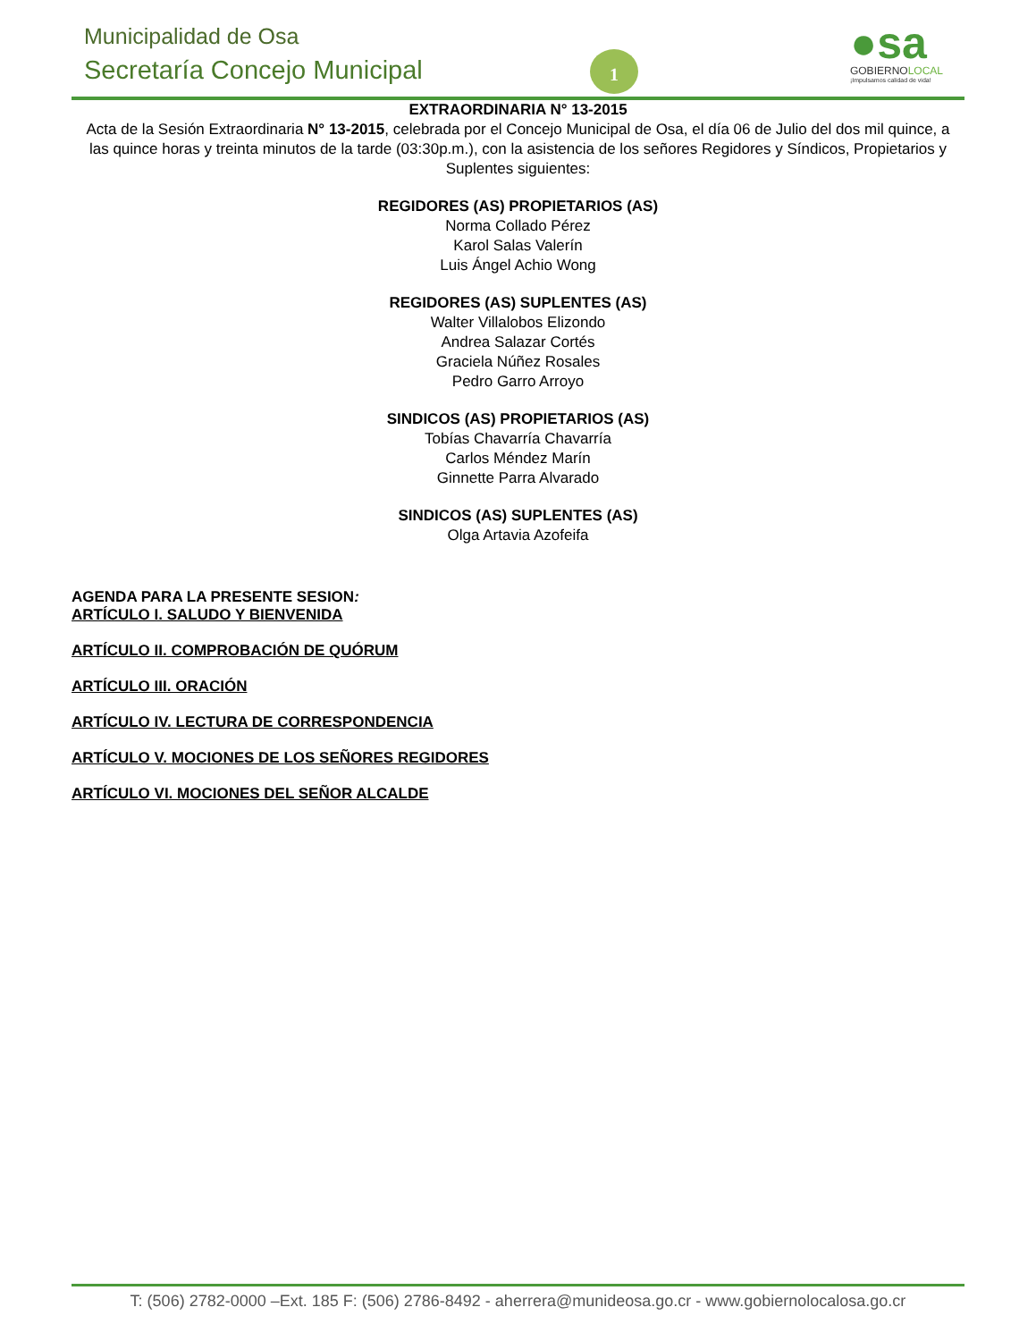Municipalidad de Osa
Secretaría Concejo Municipal 1
●sa
GOBIERNOLOCAL
¡Impulsamos calidad de vida!
EXTRAORDINARIA N° 13-2015
Acta de la Sesión Extraordinaria N° 13-2015, celebrada por el Concejo Municipal de Osa, el día 06 de Julio del dos mil quince, a las quince horas y treinta minutos de la tarde (03:30p.m.), con la asistencia de los señores Regidores y Síndicos, Propietarios y Suplentes siguientes:
REGIDORES (AS) PROPIETARIOS (AS)
Norma Collado Pérez
Karol Salas Valerín
Luis Ángel Achio Wong
REGIDORES (AS) SUPLENTES (AS)
Walter Villalobos Elizondo
Andrea Salazar Cortés
Graciela Núñez Rosales
Pedro Garro Arroyo
SINDICOS (AS) PROPIETARIOS (AS)
Tobías Chavarría Chavarría
Carlos Méndez Marín
Ginnette Parra Alvarado
SINDICOS (AS) SUPLENTES (AS)
Olga Artavia Azofeifa
AGENDA PARA LA PRESENTE SESION:
ARTÍCULO I. SALUDO Y BIENVENIDA
ARTÍCULO II. COMPROBACIÓN DE QUÓRUM
ARTÍCULO III. ORACIÓN
ARTÍCULO IV. LECTURA DE CORRESPONDENCIA
ARTÍCULO V. MOCIONES DE LOS SEÑORES REGIDORES
ARTÍCULO VI. MOCIONES DEL SEÑOR ALCALDE
T: (506) 2782-0000 –Ext. 185 F: (506) 2786-8492 - aherrera@munideosa.go.cr - www.gobiernolocalosa.go.cr